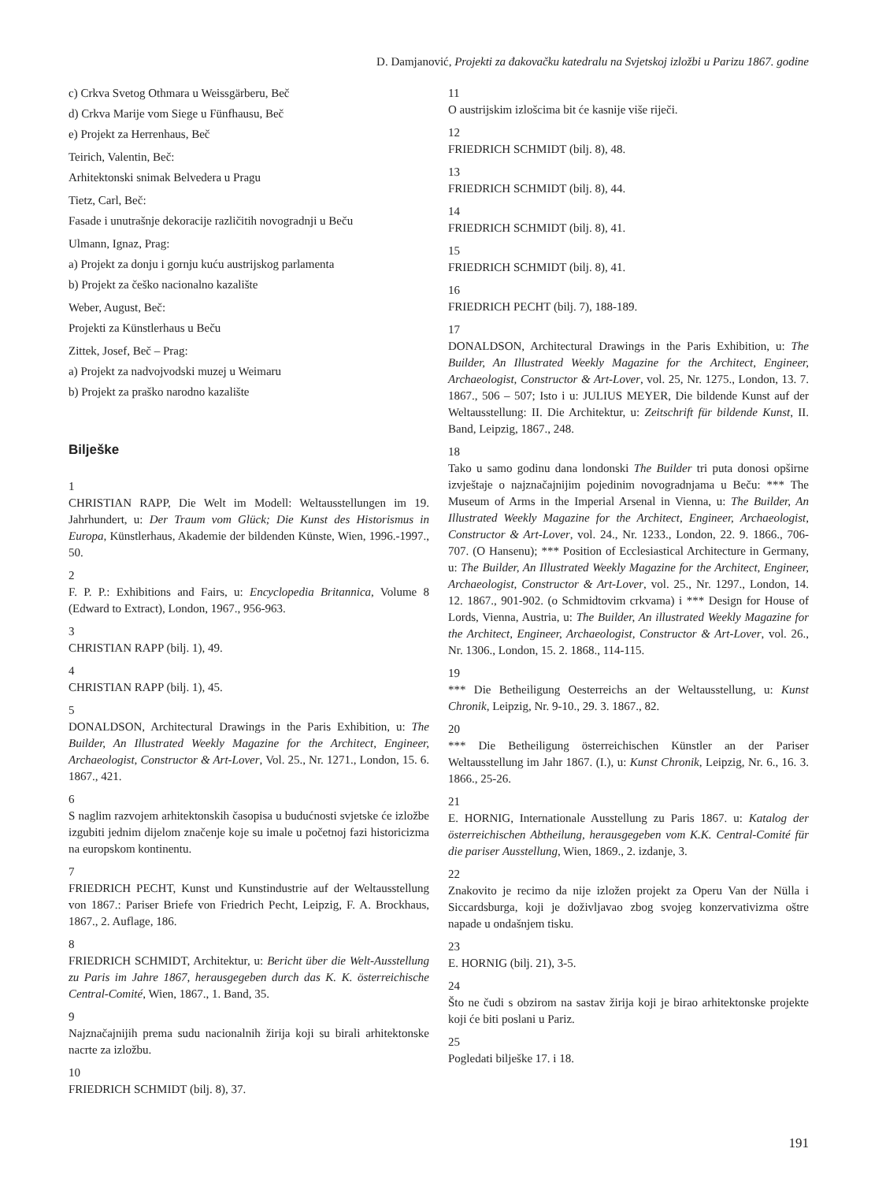D. Damjanović, Projekti za đakovačku katedralu na Svjetskoj izložbi u Parizu 1867. godine
c) Crkva Svetog Othmara u Weissgärberu, Beč
d) Crkva Marije vom Siege u Fünfhausu, Beč
e) Projekt za Herrenhaus, Beč
Teirich, Valentin, Beč:
Arhitektonski snimak Belvedera u Pragu
Tietz, Carl, Beč:
Fasade i unutrašnje dekoracije različitih novogradnji u Beču
Ulmann, Ignaz, Prag:
a) Projekt za donju i gornju kuću austrijskog parlamenta
b) Projekt za češko nacionalno kazalište
Weber, August, Beč:
Projekti za Künstlerhaus u Beču
Zittek, Josef, Beč – Prag:
a) Projekt za nadvojvodski muzej u Weimaru
b) Projekt za praško narodno kazalište
Bilješke
1
CHRISTIAN RAPP, Die Welt im Modell: Weltausstellungen im 19. Jahrhundert, u: Der Traum vom Glück; Die Kunst des Historismus in Europa, Künstlerhaus, Akademie der bildenden Künste, Wien, 1996.-1997., 50.
2
F. P. P.: Exhibitions and Fairs, u: Encyclopedia Britannica, Volume 8 (Edward to Extract), London, 1967., 956-963.
3
CHRISTIAN RAPP (bilj. 1), 49.
4
CHRISTIAN RAPP (bilj. 1), 45.
5
DONALDSON, Architectural Drawings in the Paris Exhibition, u: The Builder, An Illustrated Weekly Magazine for the Architect, Engineer, Archaeologist, Constructor & Art-Lover, Vol. 25., Nr. 1271., London, 15. 6. 1867., 421.
6
S naglim razvojem arhitektonskih časopisa u budućnosti svjetske će izložbe izgubiti jednim dijelom značenje koje su imale u početnoj fazi historicizma na europskom kontinentu.
7
FRIEDRICH PECHT, Kunst und Kunstindustrie auf der Weltausstellung von 1867.: Pariser Briefe von Friedrich Pecht, Leipzig, F. A. Brockhaus, 1867., 2. Auflage, 186.
8
FRIEDRICH SCHMIDT, Architektur, u: Bericht über die Welt-Ausstellung zu Paris im Jahre 1867, herausgegeben durch das K. K. österreichische Central-Comité, Wien, 1867., 1. Band, 35.
9
Najznačajnijih prema sudu nacionalnih žirija koji su birali arhitektonske nacrte za izložbu.
10
FRIEDRICH SCHMIDT (bilj. 8), 37.
11
O austrijskim izlošcima bit će kasnije više riječi.
12
FRIEDRICH SCHMIDT (bilj. 8), 48.
13
FRIEDRICH SCHMIDT (bilj. 8), 44.
14
FRIEDRICH SCHMIDT (bilj. 8), 41.
15
FRIEDRICH SCHMIDT (bilj. 8), 41.
16
FRIEDRICH PECHT (bilj. 7), 188-189.
17
DONALDSON, Architectural Drawings in the Paris Exhibition, u: The Builder, An Illustrated Weekly Magazine for the Architect, Engineer, Archaeologist, Constructor & Art-Lover, vol. 25, Nr. 1275., London, 13. 7. 1867., 506 – 507; Isto i u: JULIUS MEYER, Die bildende Kunst auf der Weltausstellung: II. Die Architektur, u: Zeitschrift für bildende Kunst, II. Band, Leipzig, 1867., 248.
18
Tako u samo godinu dana londonski The Builder tri puta donosi opširne izvještaje o najznačajnijim pojedinim novogradnjama u Beču: *** The Museum of Arms in the Imperial Arsenal in Vienna, u: The Builder, An Illustrated Weekly Magazine for the Architect, Engineer, Archaeologist, Constructor & Art-Lover, vol. 24., Nr. 1233., London, 22. 9. 1866., 706-707. (O Hansenu); *** Position of Ecclesiastical Architecture in Germany, u: The Builder, An Illustrated Weekly Magazine for the Architect, Engineer, Archaeologist, Constructor & Art-Lover, vol. 25., Nr. 1297., London, 14. 12. 1867., 901-902. (o Schmidtovim crkvama) i *** Design for House of Lords, Vienna, Austria, u: The Builder, An illustrated Weekly Magazine for the Architect, Engineer, Archaeologist, Constructor & Art-Lover, vol. 26., Nr. 1306., London, 15. 2. 1868., 114-115.
19
*** Die Betheiligung Oesterreichs an der Weltausstellung, u: Kunst Chronik, Leipzig, Nr. 9-10., 29. 3. 1867., 82.
20
*** Die Betheiligung österreichischen Künstler an der Pariser Weltausstellung im Jahr 1867. (I.), u: Kunst Chronik, Leipzig, Nr. 6., 16. 3. 1866., 25-26.
21
E. HORNIG, Internationale Ausstellung zu Paris 1867. u: Katalog der österreichischen Abtheilung, herausgegeben vom K.K. Central-Comité für die pariser Ausstellung, Wien, 1869., 2. izdanje, 3.
22
Znakovito je recimo da nije izložen projekt za Operu Van der Nülla i Siccardsburga, koji je doživljavao zbog svojeg konzervativizma oštre napade u ondašnjem tisku.
23
E. HORNIG (bilj. 21), 3-5.
24
Što ne čudi s obzirom na sastav žirija koji je birao arhitektonske projekte koji će biti poslani u Pariz.
25
Pogledati bilješke 17. i 18.
191